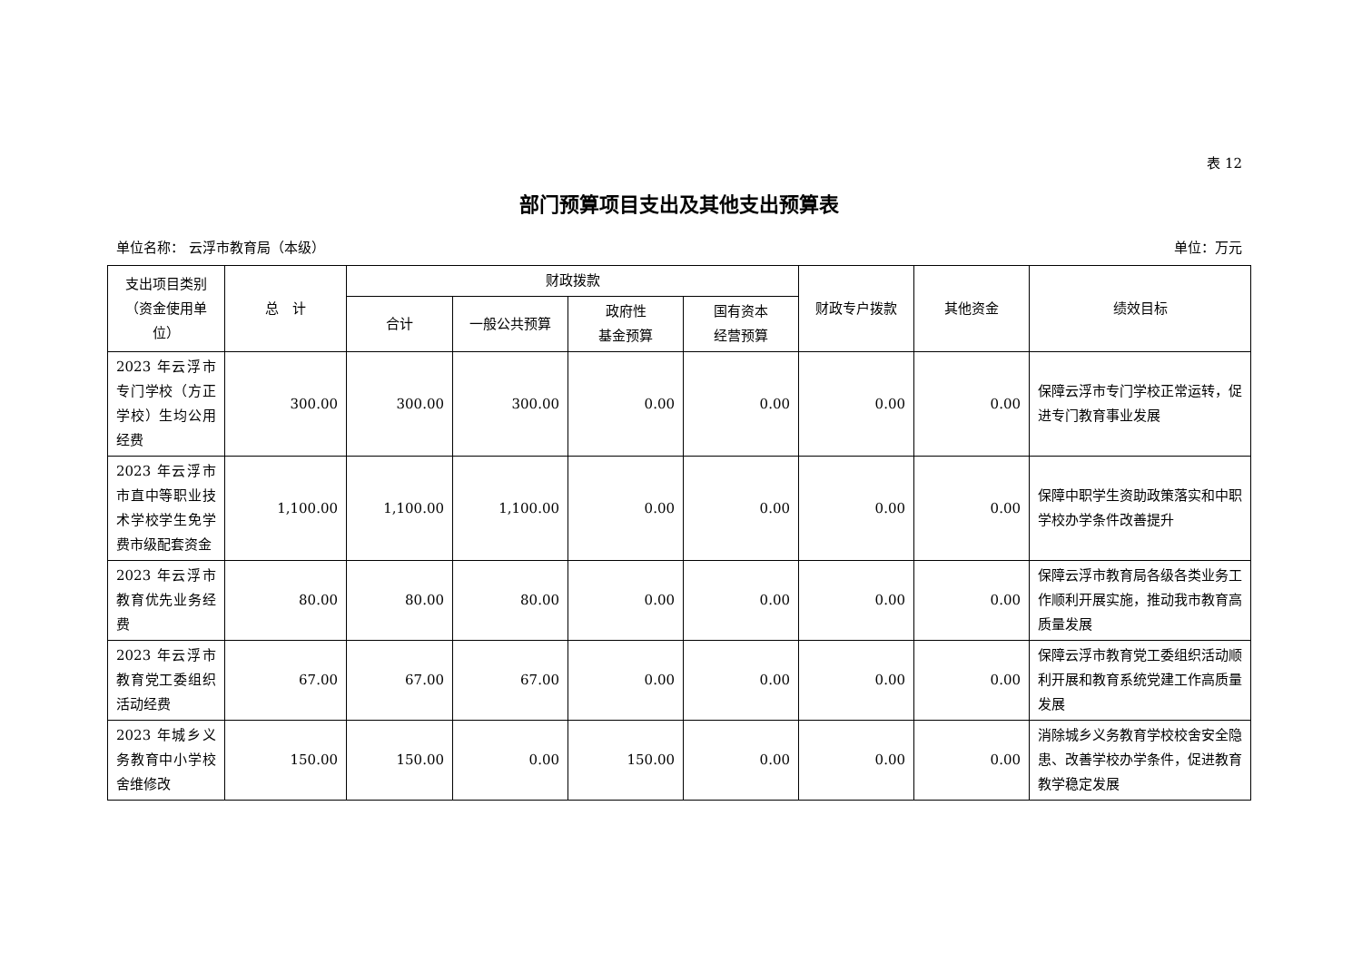表 12
部门预算项目支出及其他支出预算表
单位名称： 云浮市教育局（本级） 单位：万元
| 支出项目类别（资金使用单位） | 总 计 | 财政拨款 | | | | 财政专户拨款 | 其他资金 | 绩效目标 |
| --- | --- | --- | --- | --- | --- | --- | --- | --- |
| | | 合计 | 一般公共预算 | 政府性 基金预算 | 国有资本 经营预算 | | | |
| 2023 年云浮市专门学校（方正学校）生均公用经费 | 300.00 | 300.00 | 300.00 | 0.00 | 0.00 | 0.00 | 0.00 | 保障云浮市专门学校正常运转，促进专门教育事业发展 |
| 2023 年云浮市市直中等职业技术学校学生免学费市级配套资金 | 1,100.00 | 1,100.00 | 1,100.00 | 0.00 | 0.00 | 0.00 | 0.00 | 保障中职学生资助政策落实和中职学校办学条件改善提升 |
| 2023 年云浮市教育优先业务经费 | 80.00 | 80.00 | 80.00 | 0.00 | 0.00 | 0.00 | 0.00 | 保障云浮市教育局各级各类业务工作顺利开展实施，推动我市教育高质量发展 |
| 2023 年云浮市教育党工委组织活动经费 | 67.00 | 67.00 | 67.00 | 0.00 | 0.00 | 0.00 | 0.00 | 保障云浮市教育党工委组织活动顺利开展和教育系统党建工作高质量发展 |
| 2023 年城乡义务教育中小学校舍维修改 | 150.00 | 150.00 | 0.00 | 150.00 | 0.00 | 0.00 | 0.00 | 消除城乡义务教育学校校舍安全隐患、改善学校办学条件，促进教育教学稳定发展 |